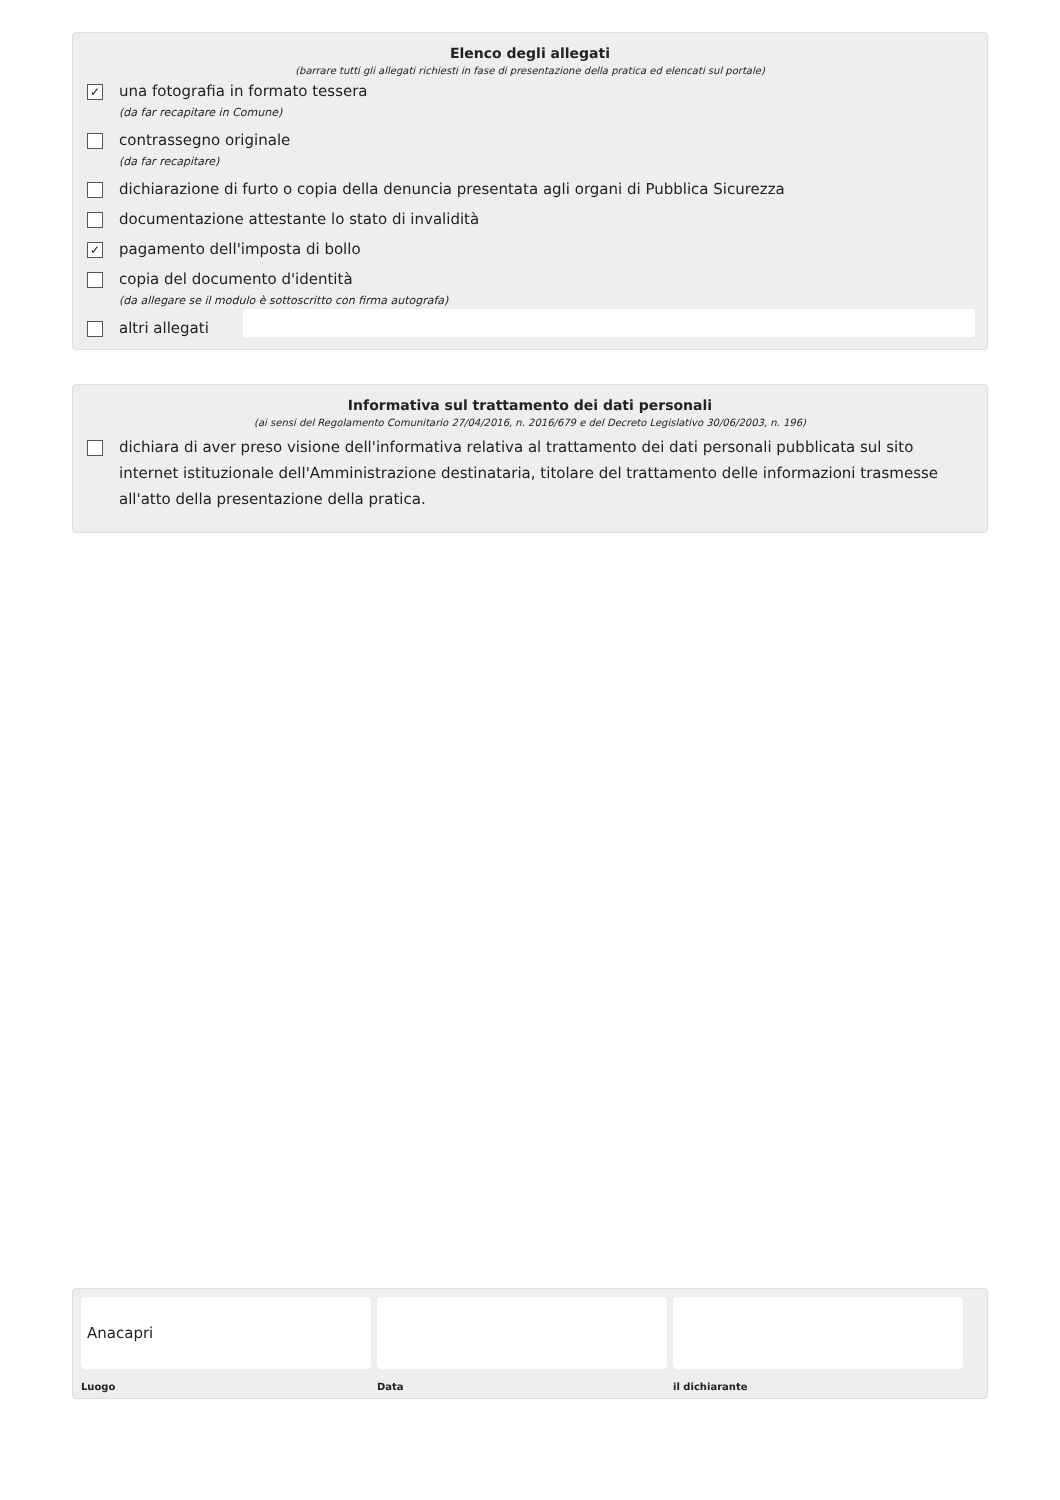Elenco degli allegati
(barrare tutti gli allegati richiesti in fase di presentazione della pratica ed elencati sul portale)
✓
una fotografia in formato tessera
(da far recapitare in Comune)
contrassegno originale
(da far recapitare)
dichiarazione di furto o copia della denuncia presentata agli organi di Pubblica Sicurezza
documentazione attestante lo stato di invalidità
✓
pagamento dell'imposta di bollo
copia del documento d'identità
(da allegare se il modulo è sottoscritto con firma autografa)
altri allegati
Informativa sul trattamento dei dati personali
(ai sensi del Regolamento Comunitario 27/04/2016, n. 2016/679 e del Decreto Legislativo 30/06/2003, n. 196)
dichiara di aver preso visione dell'informativa relativa al trattamento dei dati personali pubblicata sul sito internet istituzionale dell'Amministrazione destinataria, titolare del trattamento delle informazioni trasmesse all'atto della presentazione della pratica.
Anacapri
Luogo
Data il dichiarante